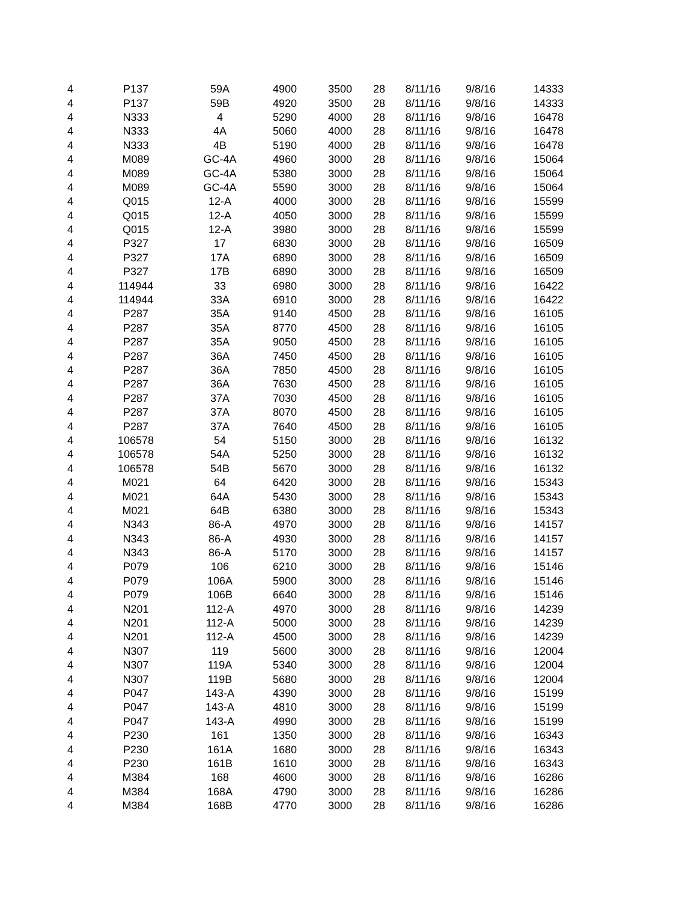| 4 | P137 | 59A | 4900 | 3500 | 28 | 8/11/16 | 9/8/16 | 14333 |
| 4 | P137 | 59B | 4920 | 3500 | 28 | 8/11/16 | 9/8/16 | 14333 |
| 4 | N333 | 4 | 5290 | 4000 | 28 | 8/11/16 | 9/8/16 | 16478 |
| 4 | N333 | 4A | 5060 | 4000 | 28 | 8/11/16 | 9/8/16 | 16478 |
| 4 | N333 | 4B | 5190 | 4000 | 28 | 8/11/16 | 9/8/16 | 16478 |
| 4 | M089 | GC-4A | 4960 | 3000 | 28 | 8/11/16 | 9/8/16 | 15064 |
| 4 | M089 | GC-4A | 5380 | 3000 | 28 | 8/11/16 | 9/8/16 | 15064 |
| 4 | M089 | GC-4A | 5590 | 3000 | 28 | 8/11/16 | 9/8/16 | 15064 |
| 4 | Q015 | 12-A | 4000 | 3000 | 28 | 8/11/16 | 9/8/16 | 15599 |
| 4 | Q015 | 12-A | 4050 | 3000 | 28 | 8/11/16 | 9/8/16 | 15599 |
| 4 | Q015 | 12-A | 3980 | 3000 | 28 | 8/11/16 | 9/8/16 | 15599 |
| 4 | P327 | 17 | 6830 | 3000 | 28 | 8/11/16 | 9/8/16 | 16509 |
| 4 | P327 | 17A | 6890 | 3000 | 28 | 8/11/16 | 9/8/16 | 16509 |
| 4 | P327 | 17B | 6890 | 3000 | 28 | 8/11/16 | 9/8/16 | 16509 |
| 4 | 114944 | 33 | 6980 | 3000 | 28 | 8/11/16 | 9/8/16 | 16422 |
| 4 | 114944 | 33A | 6910 | 3000 | 28 | 8/11/16 | 9/8/16 | 16422 |
| 4 | P287 | 35A | 9140 | 4500 | 28 | 8/11/16 | 9/8/16 | 16105 |
| 4 | P287 | 35A | 8770 | 4500 | 28 | 8/11/16 | 9/8/16 | 16105 |
| 4 | P287 | 35A | 9050 | 4500 | 28 | 8/11/16 | 9/8/16 | 16105 |
| 4 | P287 | 36A | 7450 | 4500 | 28 | 8/11/16 | 9/8/16 | 16105 |
| 4 | P287 | 36A | 7850 | 4500 | 28 | 8/11/16 | 9/8/16 | 16105 |
| 4 | P287 | 36A | 7630 | 4500 | 28 | 8/11/16 | 9/8/16 | 16105 |
| 4 | P287 | 37A | 7030 | 4500 | 28 | 8/11/16 | 9/8/16 | 16105 |
| 4 | P287 | 37A | 8070 | 4500 | 28 | 8/11/16 | 9/8/16 | 16105 |
| 4 | P287 | 37A | 7640 | 4500 | 28 | 8/11/16 | 9/8/16 | 16105 |
| 4 | 106578 | 54 | 5150 | 3000 | 28 | 8/11/16 | 9/8/16 | 16132 |
| 4 | 106578 | 54A | 5250 | 3000 | 28 | 8/11/16 | 9/8/16 | 16132 |
| 4 | 106578 | 54B | 5670 | 3000 | 28 | 8/11/16 | 9/8/16 | 16132 |
| 4 | M021 | 64 | 6420 | 3000 | 28 | 8/11/16 | 9/8/16 | 15343 |
| 4 | M021 | 64A | 5430 | 3000 | 28 | 8/11/16 | 9/8/16 | 15343 |
| 4 | M021 | 64B | 6380 | 3000 | 28 | 8/11/16 | 9/8/16 | 15343 |
| 4 | N343 | 86-A | 4970 | 3000 | 28 | 8/11/16 | 9/8/16 | 14157 |
| 4 | N343 | 86-A | 4930 | 3000 | 28 | 8/11/16 | 9/8/16 | 14157 |
| 4 | N343 | 86-A | 5170 | 3000 | 28 | 8/11/16 | 9/8/16 | 14157 |
| 4 | P079 | 106 | 6210 | 3000 | 28 | 8/11/16 | 9/8/16 | 15146 |
| 4 | P079 | 106A | 5900 | 3000 | 28 | 8/11/16 | 9/8/16 | 15146 |
| 4 | P079 | 106B | 6640 | 3000 | 28 | 8/11/16 | 9/8/16 | 15146 |
| 4 | N201 | 112-A | 4970 | 3000 | 28 | 8/11/16 | 9/8/16 | 14239 |
| 4 | N201 | 112-A | 5000 | 3000 | 28 | 8/11/16 | 9/8/16 | 14239 |
| 4 | N201 | 112-A | 4500 | 3000 | 28 | 8/11/16 | 9/8/16 | 14239 |
| 4 | N307 | 119 | 5600 | 3000 | 28 | 8/11/16 | 9/8/16 | 12004 |
| 4 | N307 | 119A | 5340 | 3000 | 28 | 8/11/16 | 9/8/16 | 12004 |
| 4 | N307 | 119B | 5680 | 3000 | 28 | 8/11/16 | 9/8/16 | 12004 |
| 4 | P047 | 143-A | 4390 | 3000 | 28 | 8/11/16 | 9/8/16 | 15199 |
| 4 | P047 | 143-A | 4810 | 3000 | 28 | 8/11/16 | 9/8/16 | 15199 |
| 4 | P047 | 143-A | 4990 | 3000 | 28 | 8/11/16 | 9/8/16 | 15199 |
| 4 | P230 | 161 | 1350 | 3000 | 28 | 8/11/16 | 9/8/16 | 16343 |
| 4 | P230 | 161A | 1680 | 3000 | 28 | 8/11/16 | 9/8/16 | 16343 |
| 4 | P230 | 161B | 1610 | 3000 | 28 | 8/11/16 | 9/8/16 | 16343 |
| 4 | M384 | 168 | 4600 | 3000 | 28 | 8/11/16 | 9/8/16 | 16286 |
| 4 | M384 | 168A | 4790 | 3000 | 28 | 8/11/16 | 9/8/16 | 16286 |
| 4 | M384 | 168B | 4770 | 3000 | 28 | 8/11/16 | 9/8/16 | 16286 |